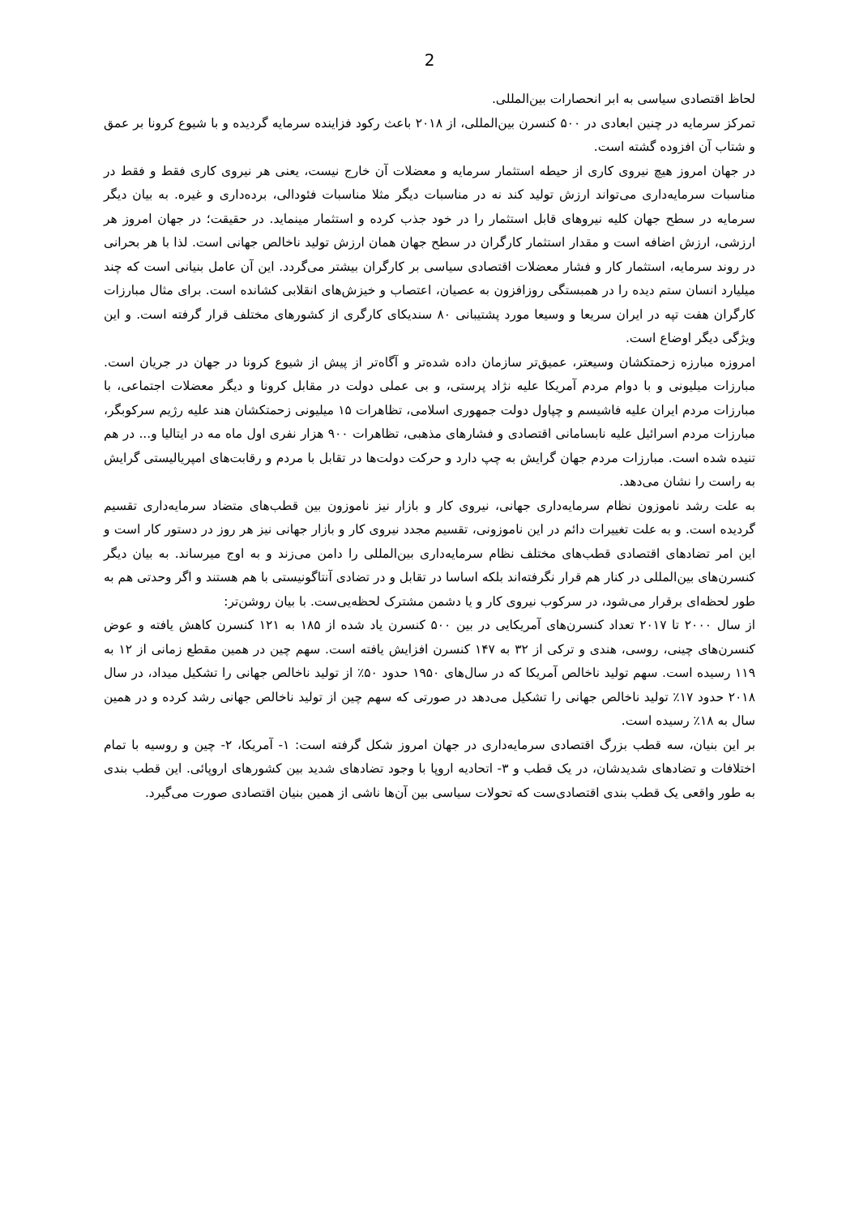2
لحاظ اقتصادی سیاسی به ابر انحصارات بین‌المللی.
تمرکز سرمایه در چنین ابعادی در ۵۰۰ کنسرن بین‌المللی، از ۲۰۱۸ باعث رکود فزاینده سرمایه گردیده و با شیوع کرونا بر عمق و شتاب آن افزوده گشته است.
در جهان امروز هیچ نیروی کاری از حیطه استثمار سرمایه و معضلات آن خارج نیست، یعنی هر نیروی کاری فقط و فقط در مناسبات سرمایه‌داری می‌تواند ارزش تولید کند نه در مناسبات دیگر مثلا مناسبات فئودالی، برده‌داری و غیره. به بیان دیگر سرمایه در سطح جهان کلیه نیروهای قابل استثمار را در خود جذب کرده و استثمار مینماید. در حقیقت؛ در جهان امروز هر ارزشی، ارزش اضافه است و مقدار استثمار کارگران در سطح جهان همان ارزش تولید ناخالص جهانی است. لذا با هر بحرانی در روند سرمایه، استثمار کار و فشار معضلات اقتصادی سیاسی بر کارگران بیشتر می‌گردد. این آن عامل بنیانی است که چند میلیارد انسان ستم دیده را در همبستگی روزافزون به عصیان، اعتصاب و خیزش‌های انقلابی کشانده است. برای مثال مبارزات کارگران هفت تپه در ایران سریعا و وسیعا مورد پشتیبانی ۸۰ سندیکای کارگری از کشورهای مختلف قرار گرفته است. و این ویژگی دیگر اوضاع است.
امروزه مبارزه زحمتکشان وسیعتر، عمیق‌تر سازمان داده شده‌تر و آگاه‌تر از پیش از شیوع کرونا در جهان در جریان است. مبارزات میلیونی و با دوام مردم آمریکا علیه نژاد پرستی، و بی عملی دولت در مقابل کرونا و دیگر معضلات اجتماعی، با مبارزات مردم ایران علیه فاشیسم و چپاول دولت جمهوری اسلامی، تظاهرات ۱۵ میلیونی زحمتکشان هند علیه رژیم سرکوبگر، مبارزات مردم اسرائیل علیه نابسامانی اقتصادی و فشارهای مذهبی، تظاهرات ۹۰۰ هزار نفری اول ماه مه در ایتالیا و... در هم تنیده شده است. مبارزات مردم جهان گرایش به چپ دارد و حرکت دولت‌ها در تقابل با مردم و رقابت‌های امپریالیستی گرایش به راست را نشان می‌دهد.
به علت رشد ناموزون نظام سرمایه‌داری جهانی، نیروی کار و بازار نیز ناموزون بین قطب‌های متضاد سرمایه‌داری تقسیم گردیده است. و به علت تغییرات دائم در این ناموزونی، تقسیم مجدد نیروی کار و بازار جهانی نیز هر روز در دستور کار است و این امر تضادهای اقتصادی قطب‌های مختلف نظام سرمایه‌داری بین‌المللی را دامن می‌زند و به اوج میرساند. به بیان دیگر کنسرن‌های بین‌المللی در کنار هم قرار نگرفته‌اند بلکه اساسا در تقابل و در تضادی آنتاگونیستی با هم هستند و اگر وحدتی هم به طور لحظه‌ای برقرار می‌شود، در سرکوب نیروی کار و یا دشمن مشترک لحظه‌یی‌ست. با بیان روشن‌تر:
از سال ۲۰۰۰ تا ۲۰۱۷ تعداد کنسرن‌های آمریکایی در بین ۵۰۰ کنسرن یاد شده از ۱۸۵ به ۱۲۱ کنسرن کاهش یافته و عوض کنسرن‌های چینی، روسی، هندی و ترکی از ۳۲ به ۱۴۷ کنسرن افزایش یافته است. سهم چین در همین مقطع زمانی از ۱۲ به ۱۱۹ رسیده است. سهم تولید ناخالص آمریکا که در سال‌های ۱۹۵۰ حدود ۵۰٪ از تولید ناخالص جهانی را تشکیل میداد، در سال ۲۰۱۸ حدود ۱۷٪ تولید ناخالص جهانی را تشکیل می‌دهد در صورتی که سهم چین از تولید ناخالص جهانی رشد کرده و در همین سال به ۱۸٪ رسیده است.
بر این بنیان، سه قطب بزرگ اقتصادی سرمایه‌داری در جهان امروز شکل گرفته است: ۱- آمریکا، ۲- چین و روسیه با تمام اختلافات و تضادهای شدیدشان، در یک قطب و ۳- اتحادیه اروپا با وجود تضادهای شدید بین کشورهای اروپائی. این قطب بندی به طور واقعی یک قطب بندی اقتصادی‌ست که تحولات سیاسی بین آن‌ها ناشی از همین بنیان اقتصادی صورت می‌گیرد.